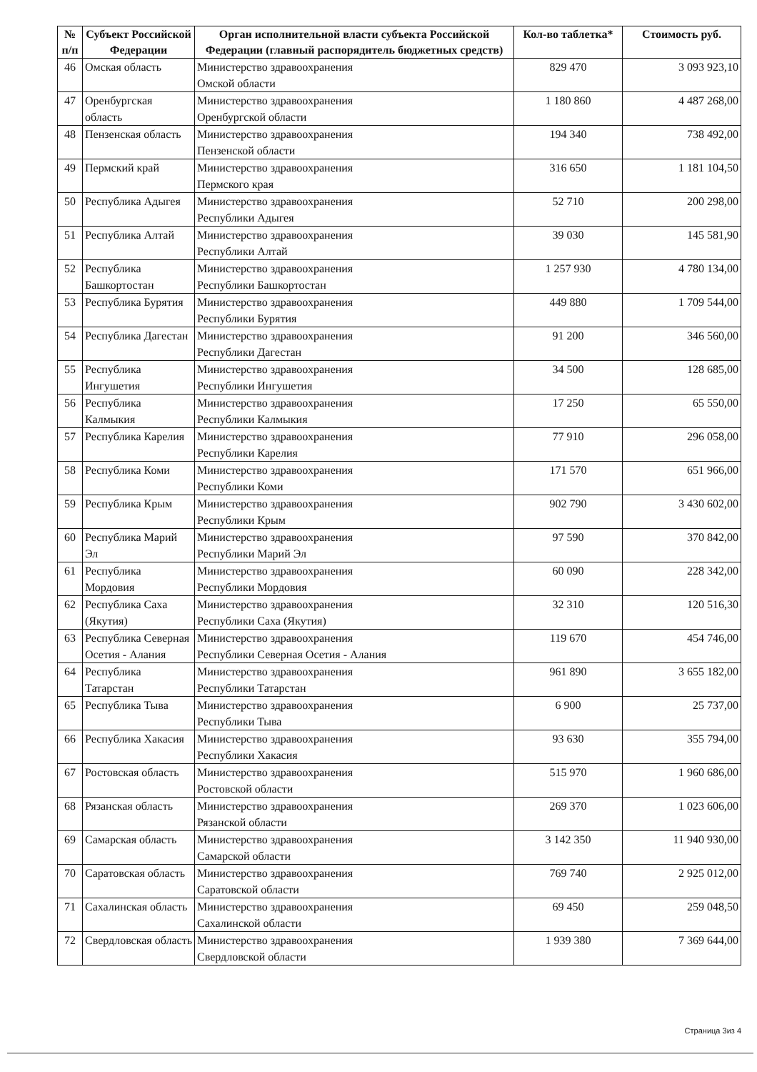| № п/п | Субъект Российской Федерации | Орган исполнительной власти субъекта Российской Федерации (главный распорядитель бюджетных средств) | Кол-во таблетка* | Стоимость руб. |
| --- | --- | --- | --- | --- |
| 46 | Омская область | Министерство здравоохранения Омской области | 829 470 | 3 093 923,10 |
| 47 | Оренбургская область | Министерство здравоохранения Оренбургской области | 1 180 860 | 4 487 268,00 |
| 48 | Пензенская область | Министерство здравоохранения Пензенской области | 194 340 | 738 492,00 |
| 49 | Пермский край | Министерство здравоохранения Пермского края | 316 650 | 1 181 104,50 |
| 50 | Республика Адыгея | Министерство здравоохранения Республики Адыгея | 52 710 | 200 298,00 |
| 51 | Республика Алтай | Министерство здравоохранения Республики Алтай | 39 030 | 145 581,90 |
| 52 | Республика Башкортостан | Министерство здравоохранения Республики Башкортостан | 1 257 930 | 4 780 134,00 |
| 53 | Республика Бурятия | Министерство здравоохранения Республики Бурятия | 449 880 | 1 709 544,00 |
| 54 | Республика Дагестан | Министерство здравоохранения Республики Дагестан | 91 200 | 346 560,00 |
| 55 | Республика Ингушетия | Министерство здравоохранения Республики Ингушетия | 34 500 | 128 685,00 |
| 56 | Республика Калмыкия | Министерство здравоохранения Республики Калмыкия | 17 250 | 65 550,00 |
| 57 | Республика Карелия | Министерство здравоохранения Республики Карелия | 77 910 | 296 058,00 |
| 58 | Республика Коми | Министерство здравоохранения Республики Коми | 171 570 | 651 966,00 |
| 59 | Республика Крым | Министерство здравоохранения Республики Крым | 902 790 | 3 430 602,00 |
| 60 | Республика Марий Эл | Министерство здравоохранения Республики Марий Эл | 97 590 | 370 842,00 |
| 61 | Республика Мордовия | Министерство здравоохранения Республики Мордовия | 60 090 | 228 342,00 |
| 62 | Республика Саха (Якутия) | Министерство здравоохранения Республики Саха (Якутия) | 32 310 | 120 516,30 |
| 63 | Республика Северная Осетия - Алания | Министерство здравоохранения Республики Северная Осетия - Алания | 119 670 | 454 746,00 |
| 64 | Республика Татарстан | Министерство здравоохранения Республики Татарстан | 961 890 | 3 655 182,00 |
| 65 | Республика Тыва | Министерство здравоохранения Республики Тыва | 6 900 | 25 737,00 |
| 66 | Республика Хакасия | Министерство здравоохранения Республики Хакасия | 93 630 | 355 794,00 |
| 67 | Ростовская область | Министерство здравоохранения Ростовской области | 515 970 | 1 960 686,00 |
| 68 | Рязанская область | Министерство здравоохранения Рязанской области | 269 370 | 1 023 606,00 |
| 69 | Самарская область | Министерство здравоохранения Самарской области | 3 142 350 | 11 940 930,00 |
| 70 | Саратовская область | Министерство здравоохранения Саратовской области | 769 740 | 2 925 012,00 |
| 71 | Сахалинская область | Министерство здравоохранения Сахалинской области | 69 450 | 259 048,50 |
| 72 | Свердловская область | Министерство здравоохранения Свердловской области | 1 939 380 | 7 369 644,00 |
Страница 3из 4